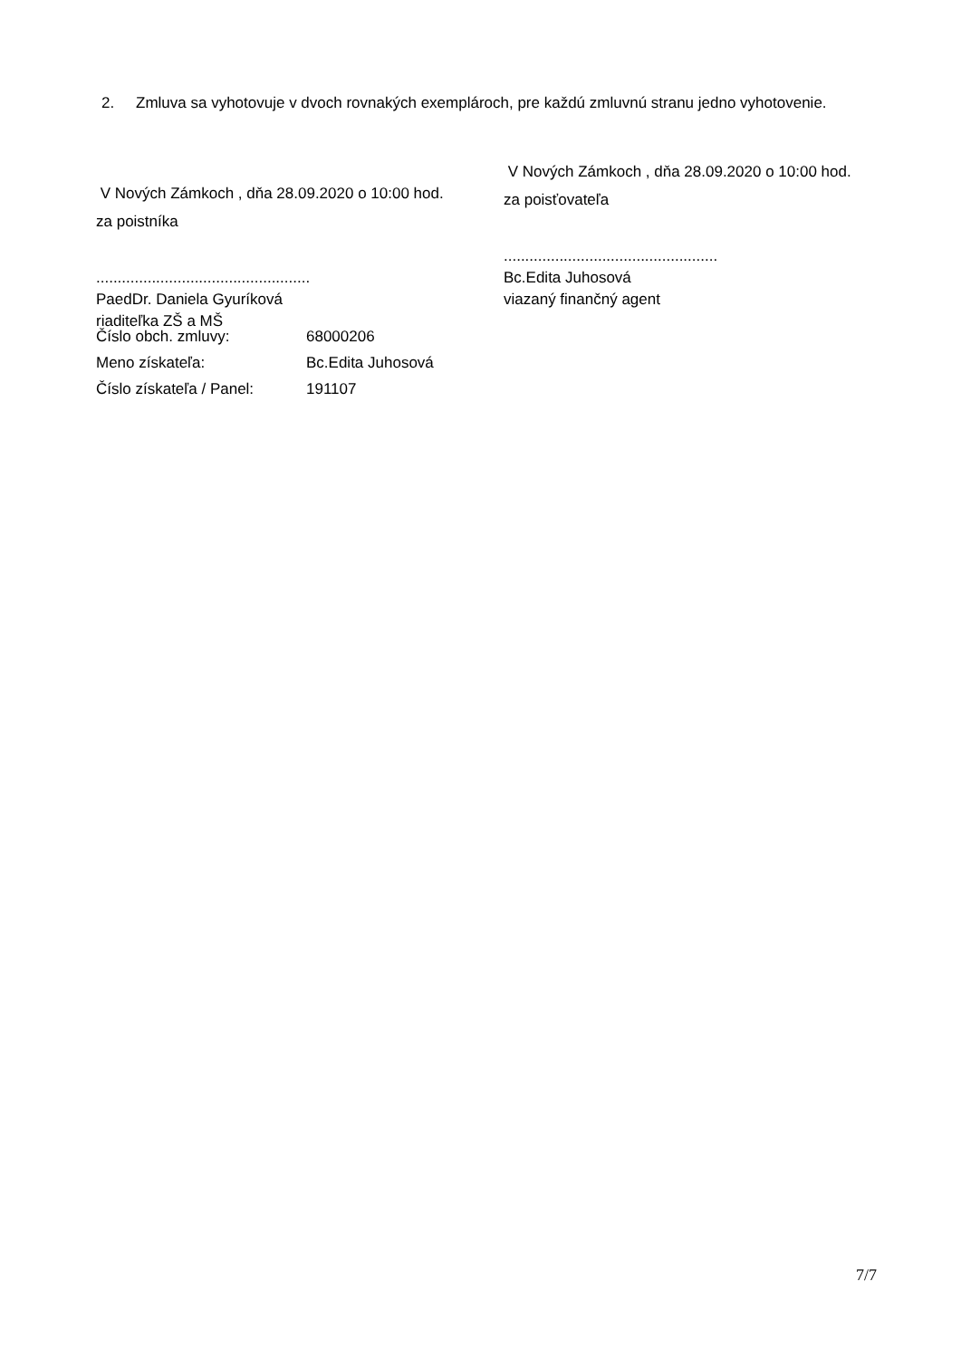2. Zmluva sa vyhotovuje v dvoch rovnakých exemplároch, pre každú zmluvnú stranu jedno vyhotovenie.
V Nových Zámkoch , dňa 28.09.2020 o 10:00 hod.
za poistníka
..................................................
PaedDr. Daniela Gyuríková
riaditeľka ZŠ a MŠ
V Nových Zámkoch , dňa 28.09.2020 o 10:00 hod.
za poisťovateľa
..................................................
Bc.Edita Juhosová
viazaný finančný agent
| Číslo obch. zmluvy: | 68000206 |
| Meno získateľa: | Bc.Edita Juhosová |
| Číslo získateľa / Panel: | 191107 |
7/7